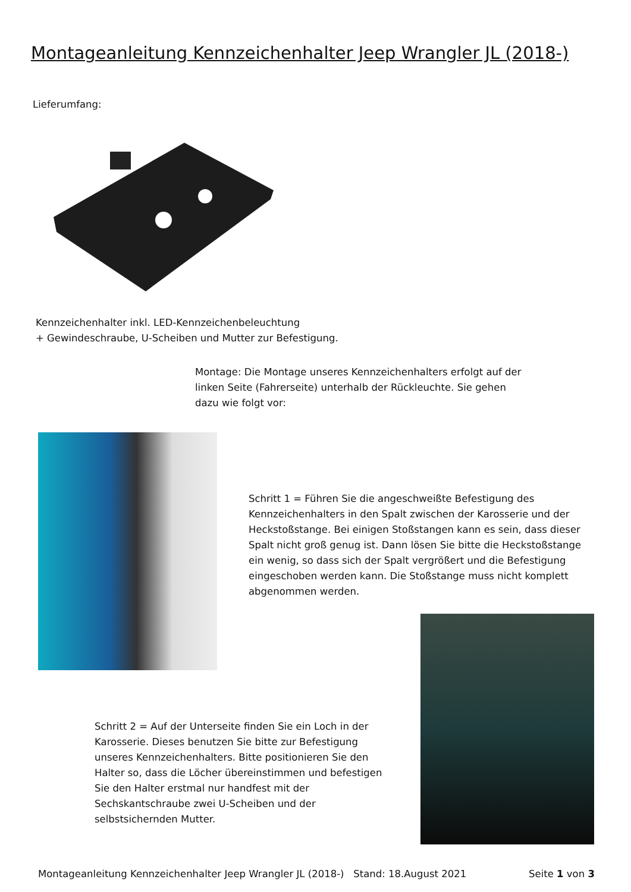Montageanleitung Kennzeichenhalter Jeep Wrangler JL (2018-)
Lieferumfang:
Kennzeichenhalter inkl. LED-Kennzeichenbeleuchtung
+ Gewindeschraube, U-Scheiben und Mutter zur Befestigung.
Montage: Die Montage unseres Kennzeichenhalters erfolgt auf der linken Seite (Fahrerseite) unterhalb der Rückleuchte. Sie gehen dazu wie folgt vor:
Schritt 1 = Führen Sie die angeschweißte Befestigung des Kennzeichenhalters in den Spalt zwischen der Karosserie und der Heckstoßstange. Bei einigen Stoßstangen kann es sein, dass dieser Spalt nicht groß genug ist. Dann lösen Sie bitte die Heckstoßstange ein wenig, so dass sich der Spalt vergrößert und die Befestigung eingeschoben werden kann. Die Stoßstange muss nicht komplett abgenommen werden.
Schritt 2 = Auf der Unterseite finden Sie ein Loch in der Karosserie. Dieses benutzen Sie bitte zur Befestigung unseres Kennzeichenhalters. Bitte positionieren Sie den Halter so, dass die Löcher übereinstimmen und befestigen Sie den Halter erstmal nur handfest mit der Sechskantschraube zwei U-Scheiben und der selbstsichernden Mutter.
Montageanleitung Kennzeichenhalter Jeep Wrangler JL (2018-) Stand: 18.August 2021
Seite 1 von 3